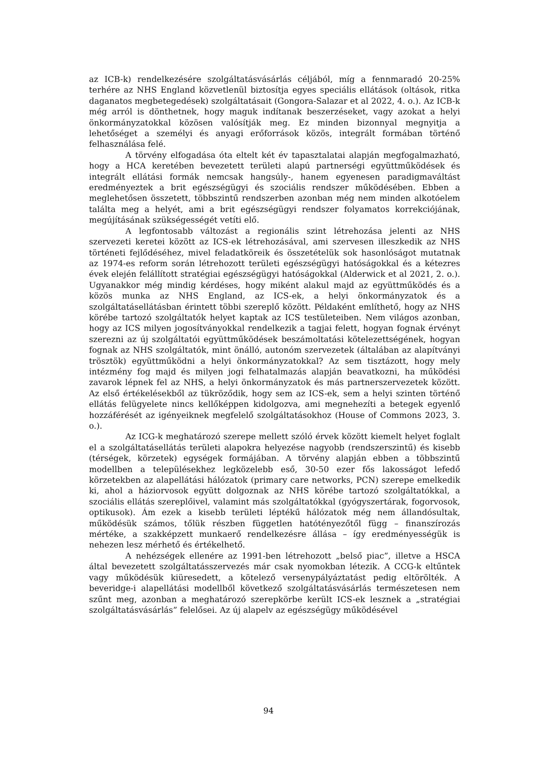az ICB-k) rendelkezésére szolgáltatásvásárlás céljából, míg a fennmaradó 20-25% terhére az NHS England közvetlenül biztosítja egyes speciális ellátások (oltások, ritka daganatos megbetegedések) szolgáltatásait (Gongora-Salazar et al 2022, 4. o.). Az ICB-k még arról is dönthetnek, hogy maguk indítanak beszerzéseket, vagy azokat a helyi önkormányzatokkal közösen valósítják meg. Ez minden bizonnyal megnyitja a lehetőséget a személyi és anyagi erőforrások közös, integrált formában történő felhasználása felé.
A törvény elfogadása óta eltelt két év tapasztalatai alapján megfogalmazható, hogy a HCA keretében bevezetett területi alapú partnerségi együttműködések és integrált ellátási formák nemcsak hangsúly-, hanem egyenesen paradigmaváltást eredményeztek a brit egészségügyi és szociális rendszer működésében. Ebben a meglehetősen összetett, többszintű rendszerben azonban még nem minden alkotóelem találta meg a helyét, ami a brit egészségügyi rendszer folyamatos korrekciójának, megújításának szükségességét vetíti elő.
A legfontosabb változást a regionális szint létrehozása jelenti az NHS szervezeti keretei között az ICS-ek létrehozásával, ami szervesen illeszkedik az NHS történeti fejlődéséhez, mivel feladatköreik és összetételük sok hasonlóságot mutatnak az 1974-es reform során létrehozott területi egészségügyi hatóságokkal és a kétezres évek elején felállított stratégiai egészségügyi hatóságokkal (Alderwick et al 2021, 2. o.). Ugyanakkor még mindig kérdéses, hogy miként alakul majd az együttműködés és a közös munka az NHS England, az ICS-ek, a helyi önkormányzatok és a szolgáltatásellátásban érintett többi szereplő között. Példaként említhető, hogy az NHS körébe tartozó szolgáltatók helyet kaptak az ICS testületeiben. Nem világos azonban, hogy az ICS milyen jogosítványokkal rendelkezik a tagjai felett, hogyan fognak érvényt szerezni az új szolgáltatói együttműködések beszámoltatási kötelezettségének, hogyan fognak az NHS szolgáltatók, mint önálló, autonóm szervezetek (általában az alapítványi trösztök) együttműködni a helyi önkormányzatokkal? Az sem tisztázott, hogy mely intézmény fog majd és milyen jogi felhatalmazás alapján beavatkozni, ha működési zavarok lépnek fel az NHS, a helyi önkormányzatok és más partnerszervezetek között. Az első értékelésekből az tükröződik, hogy sem az ICS-ek, sem a helyi szinten történő ellátás felügyelete nincs kellőképpen kidolgozva, ami megnehezíti a betegek egyenlő hozzáférését az igényeiknek megfelelő szolgáltatásokhoz (House of Commons 2023, 3. o.).
Az ICG-k meghatározó szerepe mellett szóló érvek között kiemelt helyet foglalt el a szolgáltatásellátás területi alapokra helyezése nagyobb (rendszerszintű) és kisebb (térségek, körzetek) egységek formájában. A törvény alapján ebben a többszintű modellben a településekhez legközelebb eső, 30-50 ezer fős lakosságot lefedő körzetekben az alapellátási hálózatok (primary care networks, PCN) szerepe emelkedik ki, ahol a háziorvosok együtt dolgoznak az NHS körébe tartozó szolgáltatókkal, a szociális ellátás szereplőivel, valamint más szolgáltatókkal (gyógyszertárak, fogorvosok, optikusok). Ám ezek a kisebb területi léptékű hálózatok még nem állandósultak, működésük számos, tőlük részben független hatótényezőtől függ – finanszírozás mértéke, a szakképzett munkaerő rendelkezésre állása – így eredményességük is nehezen lesz mérhető és értékelhető.
A nehézségek ellenére az 1991-ben létrehozott „belső piac”, illetve a HSCA által bevezetett szolgáltatásszervezés már csak nyomokban létezik. A CCG-k eltűntek vagy működésük kiüresedett, a kötelező versenypályáztatást pedig eltörölték. A beveridge-i alapellátási modellből következő szolgáltatásvásárlás természetesen nem szűnt meg, azonban a meghatározó szerepkörbe került ICS-ek lesznek a „stratégiai szolgáltatásvásárlás” felelősei. Az új alapelv az egészségügy működésével
94